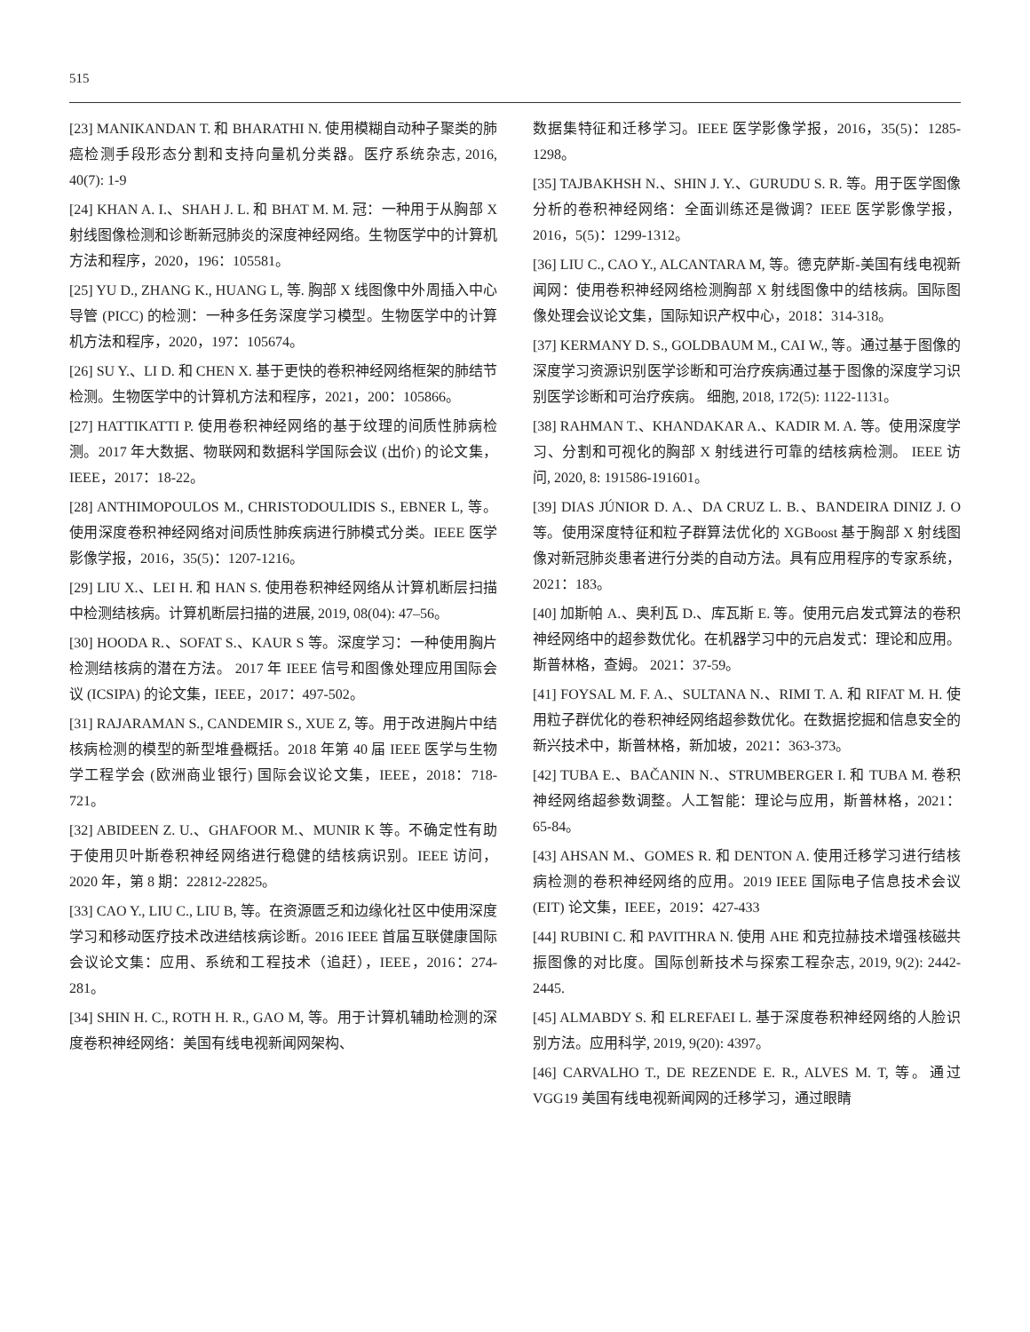515
[23] MANIKANDAN T. 和 BHARATHI N. 使用模糊自动种子聚类的肺癌检测手段形态分割和支持向量机分类器。医疗系统杂志, 2016, 40(7): 1-9
[24] KHAN A. I.、SHAH J. L. 和 BHAT M. M. 冠：一种用于从胸部 X 射线图像检测和诊断新冠肺炎的深度神经网络。生物医学中的计算机方法和程序，2020，196：105581。
[25] YU D., ZHANG K., HUANG L, 等. 胸部 X 线图像中外周插入中心导管 (PICC) 的检测：一种多任务深度学习模型。生物医学中的计算机方法和程序，2020，197：105674。
[26] SU Y.、LI D. 和 CHEN X. 基于更快的卷积神经网络框架的肺结节检测。生物医学中的计算机方法和程序，2021，200：105866。
[27] HATTIKATTI P. 使用卷积神经网络的基于纹理的间质性肺病检测。2017 年大数据、物联网和数据科学国际会议 (出价) 的论文集，IEEE，2017：18-22。
[28] ANTHIMOPOULOS M., CHRISTODOULIDIS S., EBNER L, 等。使用深度卷积神经网络对间质性肺疾病进行肺模式分类。IEEE 医学影像学报，2016，35(5)：1207-1216。
[29] LIU X.、LEI H. 和 HAN S. 使用卷积神经网络从计算机断层扫描中检测结核病。计算机断层扫描的进展, 2019, 08(04): 47–56。
[30] HOODA R.、SOFAT S.、KAUR S 等。深度学习：一种使用胸片检测结核病的潜在方法。 2017 年 IEEE 信号和图像处理应用国际会议 (ICSIPA) 的论文集，IEEE，2017：497-502。
[31] RAJARAMAN S., CANDEMIR S., XUE Z, 等。用于改进胸片中结核病检测的模型的新型堆叠概括。2018 年第 40 届 IEEE 医学与生物学工程学会 (欧洲商业银行) 国际会议论文集，IEEE，2018：718-721。
[32] ABIDEEN Z. U.、GHAFOOR M.、MUNIR K 等。不确定性有助于使用贝叶斯卷积神经网络进行稳健的结核病识别。IEEE 访问，2020 年，第 8 期：22812-22825。
[33] CAO Y., LIU C., LIU B, 等。在资源匮乏和边缘化社区中使用深度学习和移动医疗技术改进结核病诊断。2016 IEEE 首届互联健康国际会议论文集：应用、系统和工程技术（追赶），IEEE，2016：274-281。
[34] SHIN H. C., ROTH H. R., GAO M, 等。用于计算机辅助检测的深度卷积神经网络：美国有线电视新闻网架构、
数据集特征和迁移学习。IEEE 医学影像学报，2016，35(5)：1285-1298。
[35] TAJBAKHSH N.、SHIN J. Y.、GURUDU S. R. 等。用于医学图像分析的卷积神经网络：全面训练还是微调？IEEE 医学影像学报，2016，5(5)：1299-1312。
[36] LIU C., CAO Y., ALCANTARA M, 等。德克萨斯-美国有线电视新闻网：使用卷积神经网络检测胸部 X 射线图像中的结核病。国际图像处理会议论文集，国际知识产权中心，2018：314-318。
[37] KERMANY D. S., GOLDBAUM M., CAI W., 等。通过基于图像的深度学习资源识别医学诊断和可治疗疾病通过基于图像的深度学习识别医学诊断和可治疗疾病。 细胞, 2018, 172(5): 1122-1131。
[38] RAHMAN T.、KHANDAKAR A.、KADIR M. A. 等。使用深度学习、分割和可视化的胸部 X 射线进行可靠的结核病检测。 IEEE 访问, 2020, 8: 191586-191601。
[39] DIAS JÚNIOR D. A.、DA CRUZ L. B.、BANDEIRA DINIZ J. O 等。使用深度特征和粒子群算法优化的 XGBoost 基于胸部 X 射线图像对新冠肺炎患者进行分类的自动方法。具有应用程序的专家系统，2021：183。
[40] 加斯帕 A.、奥利瓦 D.、库瓦斯 E. 等。使用元启发式算法的卷积神经网络中的超参数优化。在机器学习中的元启发式：理论和应用。斯普林格，查姆。 2021：37-59。
[41] FOYSAL M. F. A.、SULTANA N.、RIMI T. A. 和 RIFAT M. H. 使用粒子群优化的卷积神经网络超参数优化。在数据挖掘和信息安全的新兴技术中，斯普林格，新加坡，2021：363-373。
[42] TUBA E.、BAČANIN N.、STRUMBERGER I. 和 TUBA M. 卷积神经网络超参数调整。人工智能：理论与应用，斯普林格，2021：65-84。
[43] AHSAN M.、GOMES R. 和 DENTON A. 使用迁移学习进行结核病检测的卷积神经网络的应用。2019 IEEE 国际电子信息技术会议 (EIT) 论文集，IEEE，2019：427-433
[44] RUBINI C. 和 PAVITHRA N. 使用 AHE 和克拉赫技术增强核磁共振图像的对比度。国际创新技术与探索工程杂志, 2019, 9(2): 2442-2445.
[45] ALMABDY S. 和 ELREFAEI L. 基于深度卷积神经网络的人脸识别方法。应用科学, 2019, 9(20): 4397。
[46] CARVALHO T., DE REZENDE E. R., ALVES M. T, 等。通过 VGG19 美国有线电视新闻网的迁移学习，通过眼睛